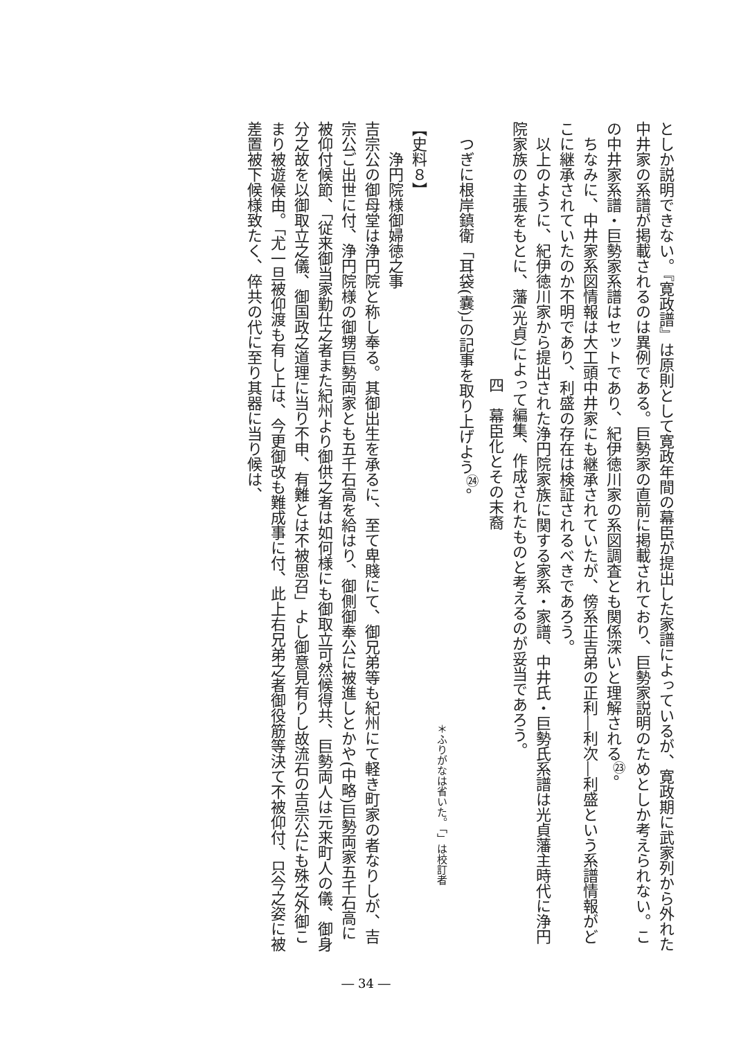としか説明できない。『寛政譜』は原則として寛政年間の幕臣が提出した家譜によっているが、寛政期に武家列から外れた中井家の系譜が掲載されるのは異例である。巨勢家の直前に掲載されており、巨勢家説明のためとしか考えられない。この中井家系譜・巨勢家系譜はセットであり、紀伊徳川家の系図調査とも関係深いと理解される<sup>㉓</sup>。
　ちなみに、中井家系図情報は大工頭中井家にも継承されていたが、傍系正吉弟の正利―利次―利盛という系譜情報がどこに継承されていたのか不明であり、利盛の存在は検証されるべきであろう。
　以上のように、紀伊徳川家から提出された浄円院家族に関する家系・家譜、中井氏・巨勢氏系譜は光貞藩主時代に浄円院家族の主張をもとに、藩(光貞)によって編集、作成されたものと考えるのが妥当であろう。
四　幕臣化とその末裔
　つぎに根岸鎮衛「耳袋(嚢)」の記事を取り上げよう<sup>㉔</sup>。
＊ふりがなは省いた。「」は校訂者
【史料８】
　　浄円院様御婦徳之事
吉宗公の御母堂は浄円院と称し奉る。其御出生を承るに、至て卑賤にて、御兄弟等も紀州にて軽き町家の者なりしが、吉宗公ご出世に付、浄円院様の御甥巨勢両家とも五千石高を給はり、御側御奉公に被進しとかや(中略)巨勢両家五千石高に被仰付候節、「従来御当家勤仕之者また紀州より御供之者は如何様にも御取立可然候得共、巨勢両人は元来町人の儀、御身分之故を以御取立之儀、御国政之道理に当り不申、有難とは不被思召」よし御意見有りし故流石の吉宗公にも殊之外御こまり被遊候由。「尤一旦被仰渡も有し上は、今更御改も難成事に付、此上右兄弟之者御役筋等決て不被仰付、只今之姿に被差置被下候様致たく、倅共の代に至り其器に当り候は、
― 34 ―